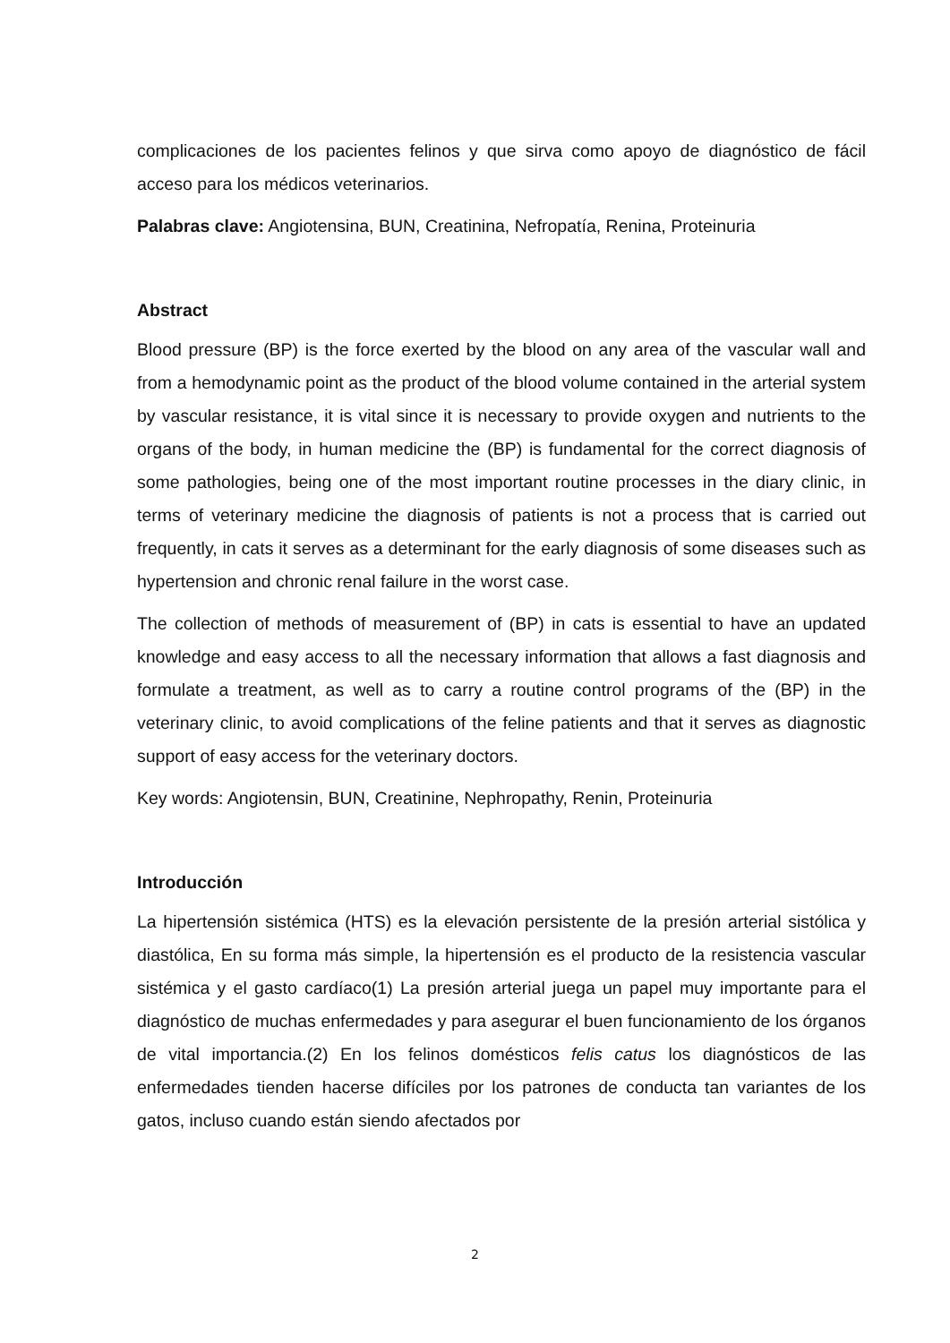complicaciones de los pacientes felinos y que sirva como apoyo de diagnóstico de fácil acceso para los médicos veterinarios.
Palabras clave: Angiotensina, BUN, Creatinina, Nefropatía, Renina, Proteinuria
Abstract
Blood pressure (BP) is the force exerted by the blood on any area of the vascular wall and from a hemodynamic point as the product of the blood volume contained in the arterial system by vascular resistance, it is vital since it is necessary to provide oxygen and nutrients to the organs of the body, in human medicine the (BP) is fundamental for the correct diagnosis of some pathologies, being one of the most important routine processes in the diary clinic, in terms of veterinary medicine the diagnosis of patients is not a process that is carried out frequently, in cats it serves as a determinant for the early diagnosis of some diseases such as hypertension and chronic renal failure in the worst case.
The collection of methods of measurement of (BP) in cats is essential to have an updated knowledge and easy access to all the necessary information that allows a fast diagnosis and formulate a treatment, as well as to carry a routine control programs of the (BP) in the veterinary clinic, to avoid complications of the feline patients and that it serves as diagnostic support of easy access for the veterinary doctors.
Key words: Angiotensin, BUN, Creatinine, Nephropathy, Renin, Proteinuria
Introducción
La hipertensión sistémica (HTS) es la elevación persistente de la presión arterial sistólica y diastólica, En su forma más simple, la hipertensión es el producto de la resistencia vascular sistémica y el gasto cardíaco(1) La presión arterial juega un papel muy importante para el diagnóstico de muchas enfermedades y para asegurar el buen funcionamiento de los órganos de vital importancia.(2) En los felinos domésticos felis catus los diagnósticos de las enfermedades tienden hacerse difíciles por los patrones de conducta tan variantes de los gatos, incluso cuando están siendo afectados por
2